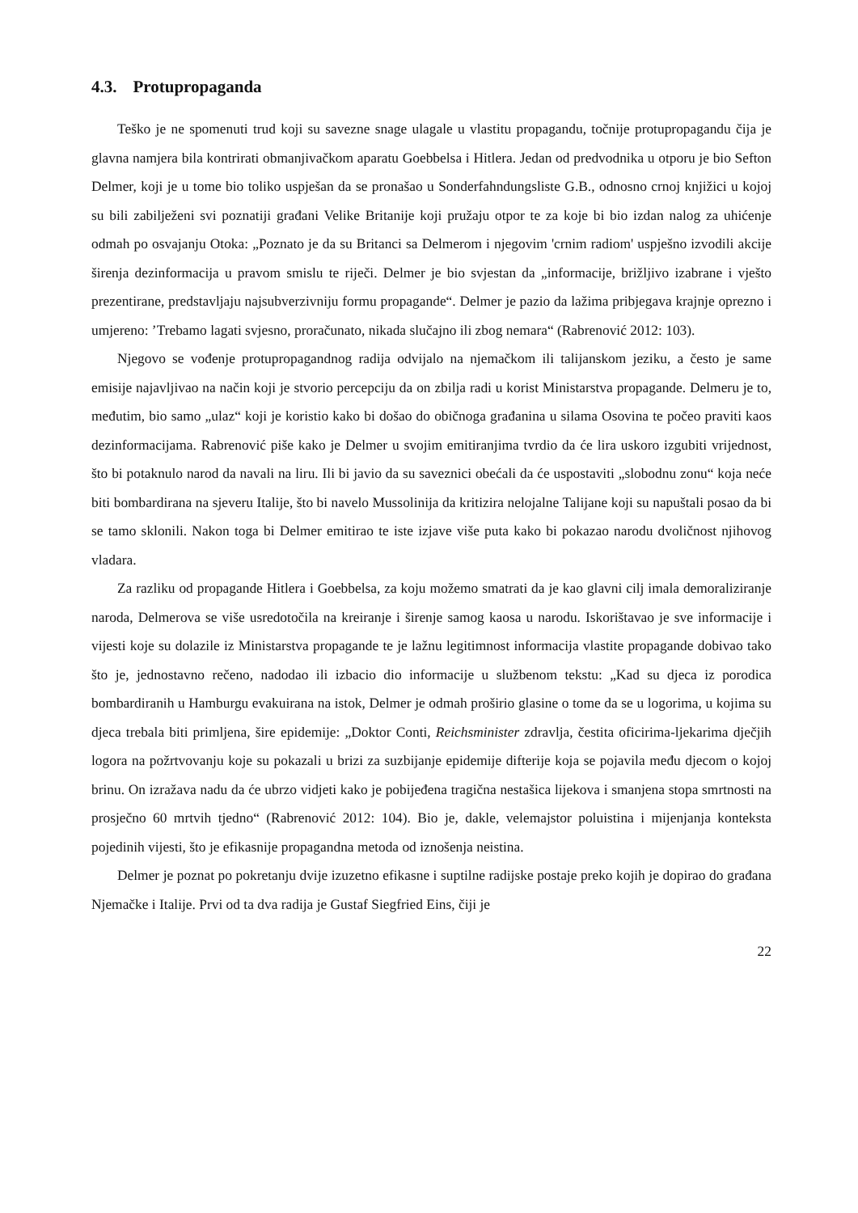4.3. Protupropaganda
Teško je ne spomenuti trud koji su savezne snage ulagale u vlastitu propagandu, točnije protupropagandu čija je glavna namjera bila kontrirati obmanjivačkom aparatu Goebbelsa i Hitlera. Jedan od predvodnika u otporu je bio Sefton Delmer, koji je u tome bio toliko uspješan da se pronašao u Sonderfahndungsliste G.B., odnosno crnoj knjižici u kojoj su bili zabilježeni svi poznatiji građani Velike Britanije koji pružaju otpor te za koje bi bio izdan nalog za uhićenje odmah po osvajanju Otoka: „Poznato je da su Britanci sa Delmerom i njegovim 'crnim radiom' uspješno izvodili akcije širenja dezinformacija u pravom smislu te riječi. Delmer je bio svjestan da „informacije, brižljivo izabrane i vješto prezentirane, predstavljaju najsubverzivniju formu propagande“. Delmer je pazio da lažima pribjegava krajnje oprezno i umjereno: ’Trebamo lagati svjesno, proračunato, nikada slučajno ili zbog nemara“ (Rabrenović 2012: 103).
Njegovo se vođenje protupropagandnog radija odvijalo na njemačkom ili talijanskom jeziku, a često je same emisije najavljivao na način koji je stvorio percepciju da on zbilja radi u korist Ministarstva propagande. Delmeru je to, međutim, bio samo „ulaz“ koji je koristio kako bi došao do običnoga građanina u silama Osovina te počeo praviti kaos dezinformacijama. Rabrenović piše kako je Delmer u svojim emitiranjima tvrdio da će lira uskoro izgubiti vrijednost, što bi potaknulo narod da navali na liru. Ili bi javio da su saveznici obećali da će uspostaviti „slobodnu zonu“ koja neće biti bombardirana na sjeveru Italije, što bi navelo Mussolinija da kritizira nelojalne Talijane koji su napuštali posao da bi se tamo sklonili. Nakon toga bi Delmer emitirao te iste izjave više puta kako bi pokazao narodu dvoličnost njihovog vladara.
Za razliku od propagande Hitlera i Goebbelsa, za koju možemo smatrati da je kao glavni cilj imala demoraliziranje naroda, Delmerova se više usredotočila na kreiranje i širenje samog kaosa u narodu. Iskorištavao je sve informacije i vijesti koje su dolazile iz Ministarstva propagande te je lažnu legitimnost informacija vlastite propagande dobivao tako što je, jednostavno rečeno, nadodao ili izbacio dio informacije u službenom tekstu: „Kad su djeca iz porodica bombardiranih u Hamburgu evakuirana na istok, Delmer je odmah proširio glasine o tome da se u logorima, u kojima su djeca trebala biti primljena, šire epidemije: „Doktor Conti, Reichsminister zdravlja, čestita oficirima-ljekarima dječjih logora na požrtvovanju koje su pokazali u brizi za suzbijanje epidemije difterije koja se pojavila među djecom o kojoj brinu. On izražava nadu da će ubrzo vidjeti kako je pobijeđena tragična nestašica lijekova i smanjena stopa smrtnosti na prosječno 60 mrtvih tjedno“ (Rabrenović 2012: 104). Bio je, dakle, velemajstor poluistina i mijenjanja konteksta pojedinih vijesti, što je efikasnije propagandna metoda od iznošenja neistina.
Delmer je poznat po pokretanju dvije izuzetno efikasne i suptilne radijske postaje preko kojih je dopirao do građana Njemačke i Italije. Prvi od ta dva radija je Gustaf Siegfried Eins, čiji je
22